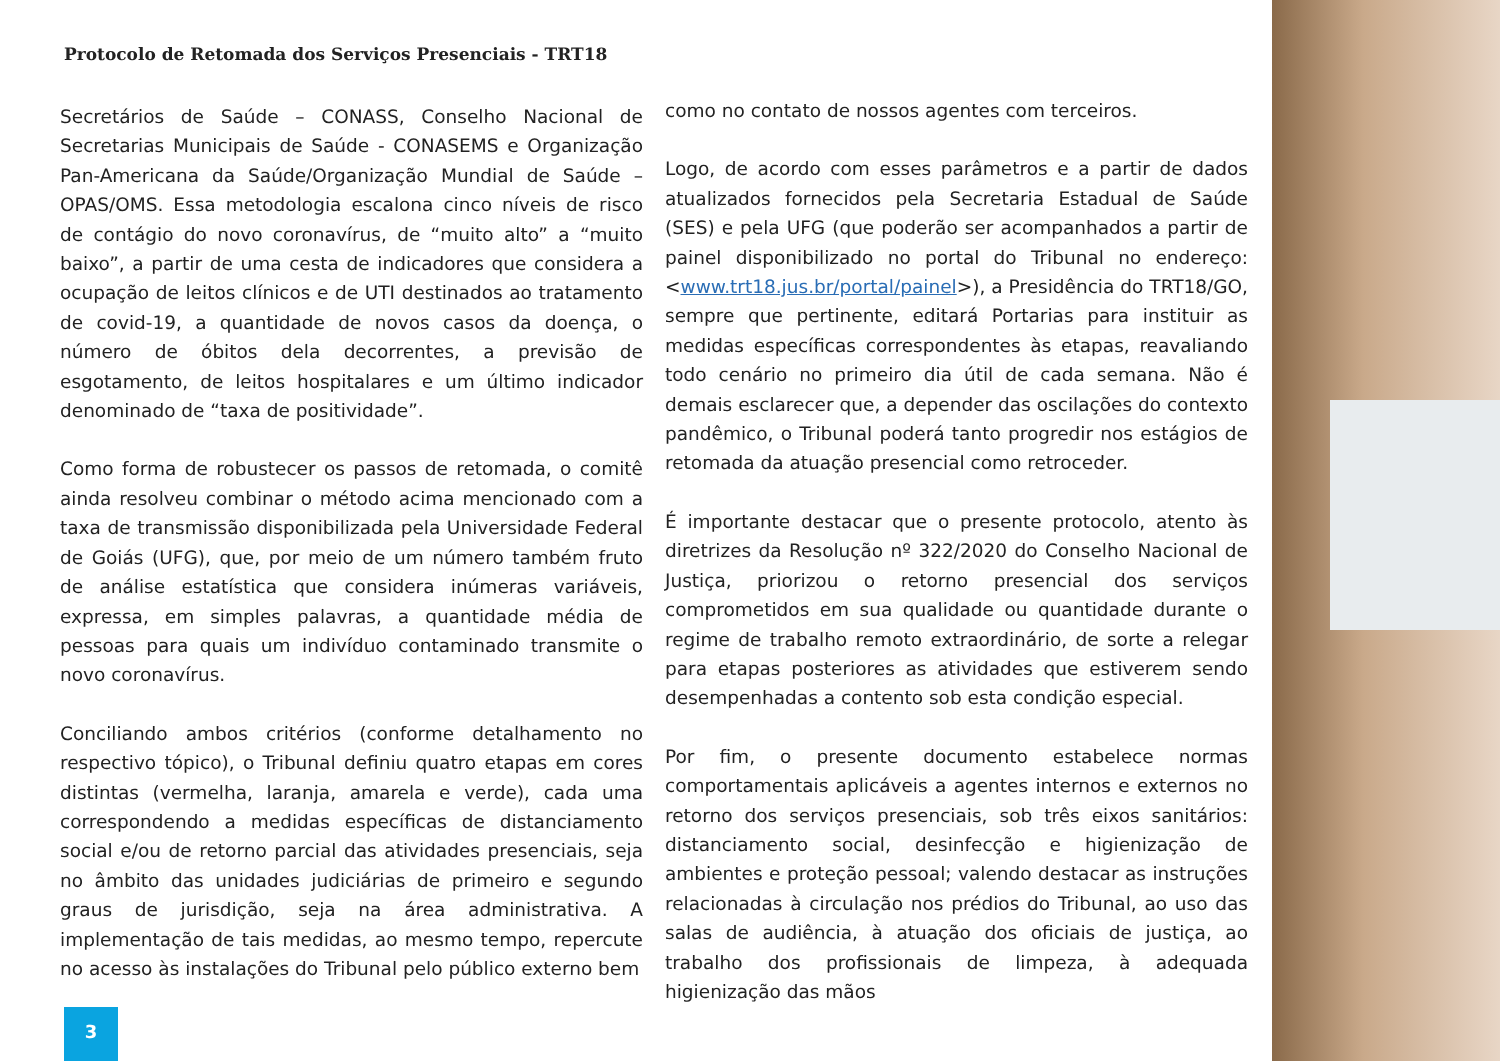Protocolo de Retomada dos Serviços Presenciais - TRT18
Secretários de Saúde – CONASS, Conselho Nacional de Secretarias Municipais de Saúde - CONASEMS e Organização Pan-Americana da Saúde/Organização Mundial de Saúde – OPAS/OMS. Essa metodologia escalona cinco níveis de risco de contágio do novo coronavírus, de “muito alto” a “muito baixo”, a partir de uma cesta de indicadores que considera a ocupação de leitos clínicos e de UTI destinados ao tratamento de covid-19, a quantidade de novos casos da doença, o número de óbitos dela decorrentes, a previsão de esgotamento, de leitos hospitalares e um último indicador denominado de “taxa de positividade”.
Como forma de robustecer os passos de retomada, o comitê ainda resolveu combinar o método acima mencionado com a taxa de transmissão disponibilizada pela Universidade Federal de Goiás (UFG), que, por meio de um número também fruto de análise estatística que considera inúmeras variáveis, expressa, em simples palavras, a quantidade média de pessoas para quais um indivíduo contaminado transmite o novo coronavírus.
Conciliando ambos critérios (conforme detalhamento no respectivo tópico), o Tribunal definiu quatro etapas em cores distintas (vermelha, laranja, amarela e verde), cada uma correspondendo a medidas específicas de distanciamento social e/ou de retorno parcial das atividades presenciais, seja no âmbito das unidades judiciárias de primeiro e segundo graus de jurisdição, seja na área administrativa. A implementação de tais medidas, ao mesmo tempo, repercute no acesso às instalações do Tribunal pelo público externo bem
como no contato de nossos agentes com terceiros.
Logo, de acordo com esses parâmetros e a partir de dados atualizados fornecidos pela Secretaria Estadual de Saúde (SES) e pela UFG (que poderão ser acompanhados a partir de painel disponibilizado no portal do Tribunal no endereço: <www.trt18.jus.br/portal/painel>), a Presidência do TRT18/GO, sempre que pertinente, editará Portarias para instituir as medidas específicas correspondentes às etapas, reavaliando todo cenário no primeiro dia útil de cada semana. Não é demais esclarecer que, a depender das oscilações do contexto pandêmico, o Tribunal poderá tanto progredir nos estágios de retomada da atuação presencial como retroceder.
É importante destacar que o presente protocolo, atento às diretrizes da Resolução nº 322/2020 do Conselho Nacional de Justiça, priorizou o retorno presencial dos serviços comprometidos em sua qualidade ou quantidade durante o regime de trabalho remoto extraordinário, de sorte a relegar para etapas posteriores as atividades que estiverem sendo desempenhadas a contento sob esta condição especial.
Por fim, o presente documento estabelece normas comportamentais aplicáveis a agentes internos e externos no retorno dos serviços presenciais, sob três eixos sanitários: distanciamento social, desinfecção e higienização de ambientes e proteção pessoal; valendo destacar as instruções relacionadas à circulação nos prédios do Tribunal, ao uso das salas de audiência, à atuação dos oficiais de justiça, ao trabalho dos profissionais de limpeza, à adequada higienização das mãos
3